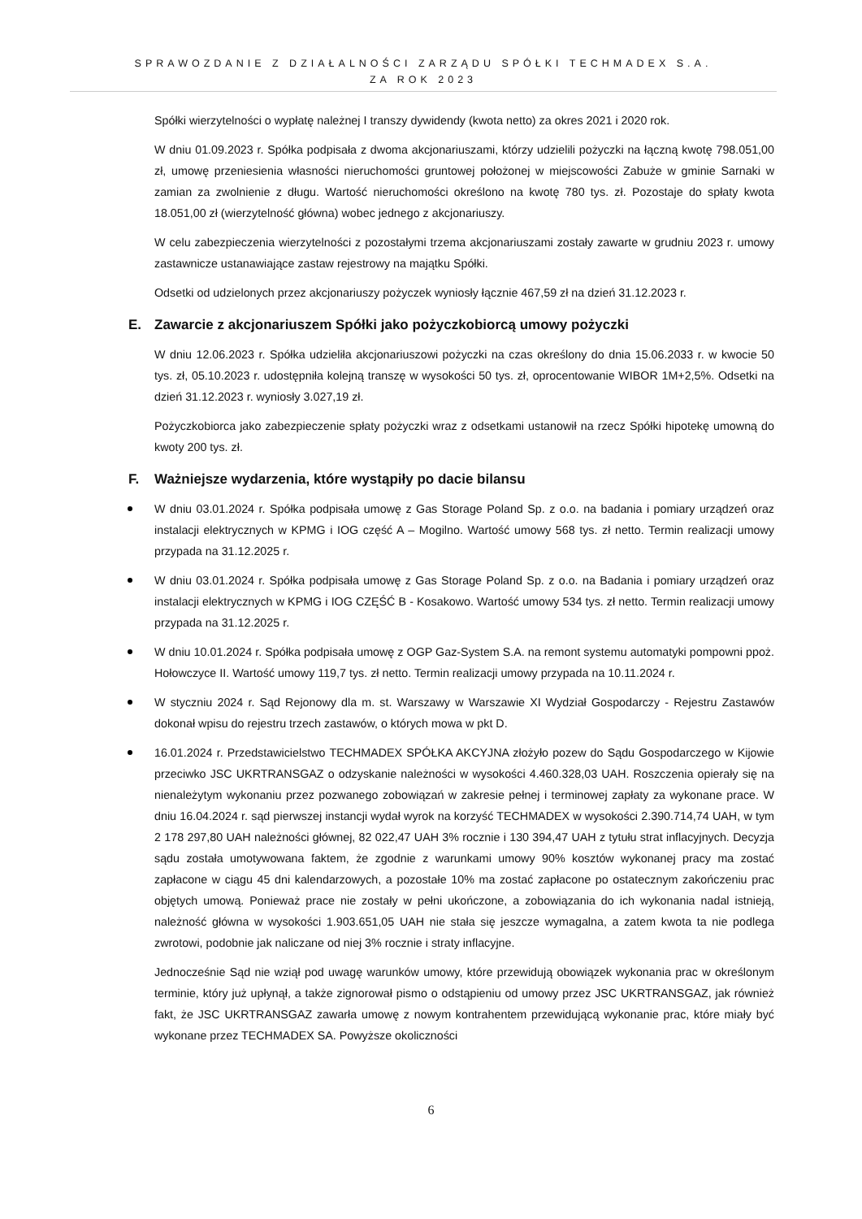SPRAWOZDANIE Z DZIAŁALNOŚCI ZARZĄDU SPÓŁKI TECHMADEX S.A.
ZA ROK 2023
Spółki wierzytelności o wypłatę należnej I transzy dywidendy (kwota netto) za okres 2021 i 2020 rok.
W dniu 01.09.2023 r. Spółka podpisała z dwoma akcjonariuszami, którzy udzielili pożyczki na łączną kwotę 798.051,00 zł, umowę przeniesienia własności nieruchomości gruntowej położonej w miejscowości Zabuże w gminie Sarnaki w zamian za zwolnienie z długu. Wartość nieruchomości określono na kwotę 780 tys. zł. Pozostaje do spłaty kwota 18.051,00 zł (wierzytelność główna) wobec jednego z akcjonariuszy.
W celu zabezpieczenia wierzytelności z pozostałymi trzema akcjonariuszami zostały zawarte w grudniu 2023 r. umowy zastawnicze ustanawiające zastaw rejestrowy na majątku Spółki.
Odsetki od udzielonych przez akcjonariuszy pożyczek wyniosły łącznie 467,59 zł na dzień 31.12.2023 r.
E. Zawarcie z akcjonariuszem Spółki jako pożyczkobiorcą umowy pożyczki
W dniu 12.06.2023 r. Spółka udzieliła akcjonariuszowi pożyczki na czas określony do dnia 15.06.2033 r. w kwocie 50 tys. zł, 05.10.2023 r. udostępniła kolejną transzę w wysokości 50 tys. zł, oprocentowanie WIBOR 1M+2,5%. Odsetki na dzień 31.12.2023 r. wyniosły 3.027,19 zł.
Pożyczkobiorca jako zabezpieczenie spłaty pożyczki wraz z odsetkami ustanowił na rzecz Spółki hipotekę umowną do kwoty 200 tys. zł.
F. Ważniejsze wydarzenia, które wystąpiły po dacie bilansu
W dniu 03.01.2024 r. Spółka podpisała umowę z Gas Storage Poland Sp. z o.o. na badania i pomiary urządzeń oraz instalacji elektrycznych w KPMG i IOG część A – Mogilno. Wartość umowy 568 tys. zł netto. Termin realizacji umowy przypada na 31.12.2025 r.
W dniu 03.01.2024 r. Spółka podpisała umowę z Gas Storage Poland Sp. z o.o. na Badania i pomiary urządzeń oraz instalacji elektrycznych w KPMG i IOG CZĘŚĆ B - Kosakowo. Wartość umowy 534 tys. zł netto. Termin realizacji umowy przypada na 31.12.2025 r.
W dniu 10.01.2024 r. Spółka podpisała umowę z OGP Gaz-System S.A. na remont systemu automatyki pompowni ppoż. Hołowczyce II. Wartość umowy 119,7 tys. zł netto. Termin realizacji umowy przypada na 10.11.2024 r.
W styczniu 2024 r. Sąd Rejonowy dla m. st. Warszawy w Warszawie XI Wydział Gospodarczy - Rejestru Zastawów dokonał wpisu do rejestru trzech zastawów, o których mowa w pkt D.
16.01.2024 r. Przedstawicielstwo TECHMADEX SPÓŁKA AKCYJNA złożyło pozew do Sądu Gospodarczego w Kijowie przeciwko JSC UKRTRANSGAZ o odzyskanie należności w wysokości 4.460.328,03 UAH. Roszczenia opierały się na nienależytym wykonaniu przez pozwanego zobowiązań w zakresie pełnej i terminowej zapłaty za wykonane prace. W dniu 16.04.2024 r. sąd pierwszej instancji wydał wyrok na korzyść TECHMADEX w wysokości 2.390.714,74 UAH, w tym 2 178 297,80 UAH należności głównej, 82 022,47 UAH 3% rocznie i 130 394,47 UAH z tytułu strat inflacyjnych. Decyzja sądu została umotywowana faktem, że zgodnie z warunkami umowy 90% kosztów wykonanej pracy ma zostać zapłacone w ciągu 45 dni kalendarzowych, a pozostałe 10% ma zostać zapłacone po ostatecznym zakończeniu prac objętych umową. Ponieważ prace nie zostały w pełni ukończone, a zobowiązania do ich wykonania nadal istnieją, należność główna w wysokości 1.903.651,05 UAH nie stała się jeszcze wymagalna, a zatem kwota ta nie podlega zwrotowi, podobnie jak naliczane od niej 3% rocznie i straty inflacyjne.
Jednocześnie Sąd nie wziął pod uwagę warunków umowy, które przewidują obowiązek wykonania prac w określonym terminie, który już upłynął, a także zignorował pismo o odstąpieniu od umowy przez JSC UKRTRANSGAZ, jak również fakt, że JSC UKRTRANSGAZ zawarła umowę z nowym kontrahentem przewidującą wykonanie prac, które miały być wykonane przez TECHMADEX SA. Powyższe okoliczności
6